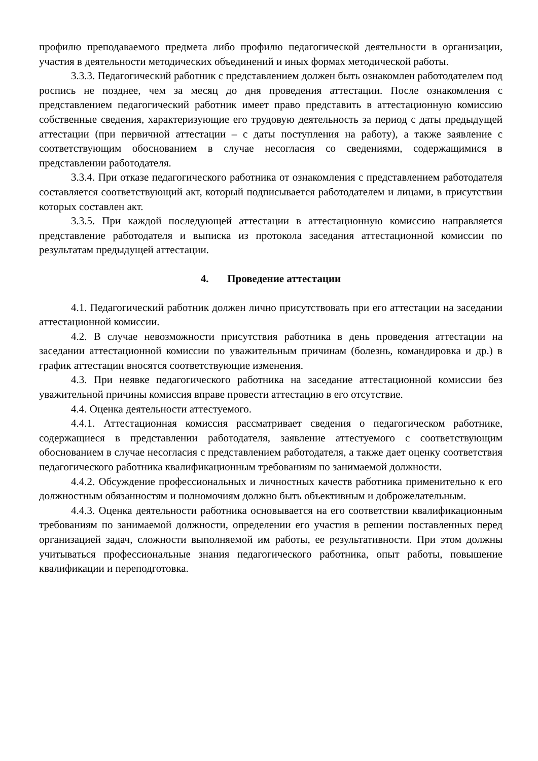профилю преподаваемого предмета либо профилю педагогической деятельности в организации, участия в деятельности методических объединений и иных формах методической работы.
3.3.3. Педагогический работник с представлением должен быть ознакомлен работодателем под роспись не позднее, чем за месяц до дня проведения аттестации. После ознакомления с представлением педагогический работник имеет право представить в аттестационную комиссию собственные сведения, характеризующие его трудовую деятельность за период с даты предыдущей аттестации (при первичной аттестации – с даты поступления на работу), а также заявление с соответствующим обоснованием в случае несогласия со сведениями, содержащимися в представлении работодателя.
3.3.4. При отказе педагогического работника от ознакомления с представлением работодателя составляется соответствующий акт, который подписывается работодателем и лицами, в присутствии которых составлен акт.
3.3.5. При каждой последующей аттестации в аттестационную комиссию направляется представление работодателя и выписка из протокола заседания аттестационной комиссии по результатам предыдущей аттестации.
4. Проведение аттестации
4.1. Педагогический работник должен лично присутствовать при его аттестации на заседании аттестационной комиссии.
4.2. В случае невозможности присутствия работника в день проведения аттестации на заседании аттестационной комиссии по уважительным причинам (болезнь, командировка и др.) в график аттестации вносятся соответствующие изменения.
4.3. При неявке педагогического работника на заседание аттестационной комиссии без уважительной причины комиссия вправе провести аттестацию в его отсутствие.
4.4. Оценка деятельности аттестуемого.
4.4.1. Аттестационная комиссия рассматривает сведения о педагогическом работнике, содержащиеся в представлении работодателя, заявление аттестуемого с соответствующим обоснованием в случае несогласия с представлением работодателя, а также дает оценку соответствия педагогического работника квалификационным требованиям по занимаемой должности.
4.4.2. Обсуждение профессиональных и личностных качеств работника применительно к его должностным обязанностям и полномочиям должно быть объективным и доброжелательным.
4.4.3. Оценка деятельности работника основывается на его соответствии квалификационным требованиям по занимаемой должности, определении его участия в решении поставленных перед организацией задач, сложности выполняемой им работы, ее результативности. При этом должны учитываться профессиональные знания педагогического работника, опыт работы, повышение квалификации и переподготовка.